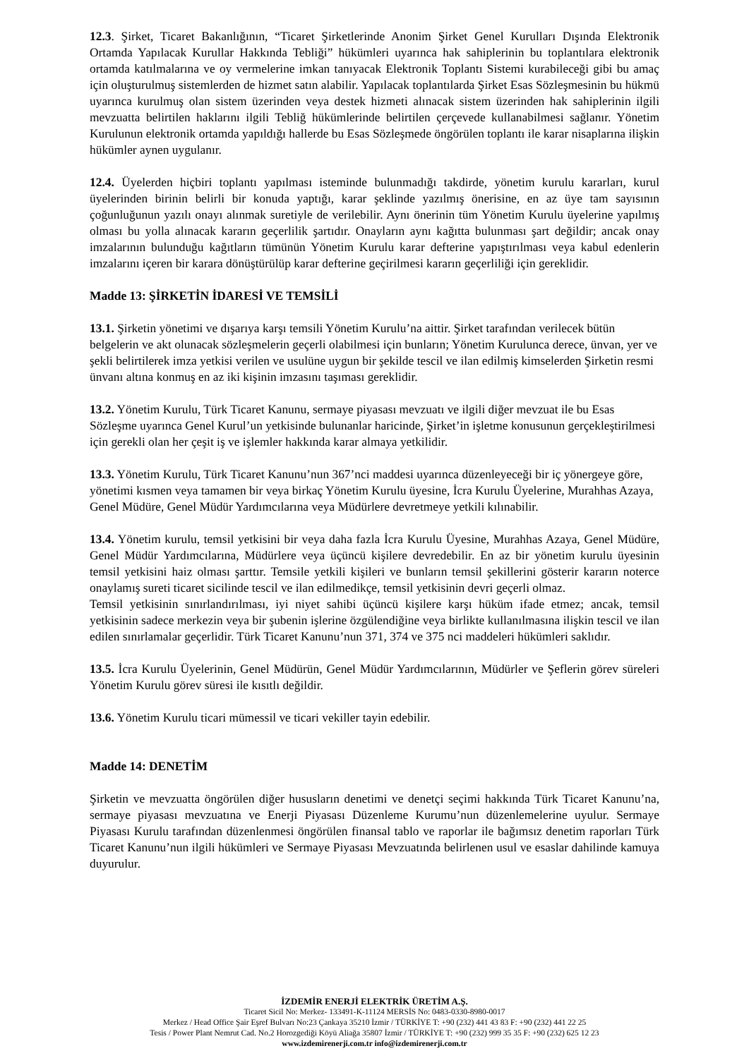12.3. Şirket, Ticaret Bakanlığının, “Ticaret Şirketlerinde Anonim Şirket Genel Kurulları Dışında Elektronik Ortamda Yapılacak Kurullar Hakkında Tebliği” hükümleri uyarınca hak sahiplerinin bu toplantılara elektronik ortamda katılmalarına ve oy vermelerine imkan tanıyacak Elektronik Toplantı Sistemi kurabileceği gibi bu amaç için oluşturulmuş sistemlerden de hizmet satın alabilir. Yapılacak toplantılarda Şirket Esas Sözleşmesinin bu hükmü uyarınca kurulmuş olan sistem üzerinden veya destek hizmeti alınacak sistem üzerinden hak sahiplerinin ilgili mevzuatta belirtilen haklarını ilgili Tebliğ hükümlerinde belirtilen çerçevede kullanabilmesi sağlanır. Yönetim Kurulunun elektronik ortamda yapıldığı hallerde bu Esas Sözleşmede öngörülen toplantı ile karar nisaplarına ilişkin hükümler aynen uygulanır.
12.4. Üyelerden hiçbiri toplantı yapılması isteminde bulunmadığı takdirde, yönetim kurulu kararları, kurul üyelerinden birinin belirli bir konuda yaptığı, karar şeklinde yazılmış önerisine, en az üye tam sayısının çoğunluğunun yazılı onayı alınmak suretiyle de verilebilir. Aynı önerinin tüm Yönetim Kurulu üyelerine yapılmış olması bu yolla alınacak kararın geçerlilik şartıdır. Onayların aynı kağıtta bulunması şart değildir; ancak onay imzalarının bulunduğu kağıtların tümünün Yönetim Kurulu karar defterine yapıştırılması veya kabul edenlerin imzalarını içeren bir karara dönüştürülüp karar defterine geçirilmesi kararın geçerliliği için gereklidir.
Madde 13: ŞİRKETİN İDARESİ VE TEMSİLİ
13.1. Şirketin yönetimi ve dışarıya karşı temsili Yönetim Kurulu’na aittir. Şirket tarafından verilecek bütün belgelerin ve akt olunacak sözleşmelerin geçerli olabilmesi için bunların; Yönetim Kurulunca derece, ünvan, yer ve şekli belirtilerek imza yetkisi verilen ve usulüne uygun bir şekilde tescil ve ilan edilmiş kimselerden Şirketin resmi ünvanı altına konmuş en az iki kişinin imzasını taşıması gereklidir.
13.2. Yönetim Kurulu, Türk Ticaret Kanunu, sermaye piyasası mevzuatı ve ilgili diğer mevzuat ile bu Esas Sözleşme uyarınca Genel Kurul’un yetkisinde bulunanlar haricinde, Şirket’in işletme konusunun gerçekleştirilmesi için gerekli olan her çeşit iş ve işlemler hakkında karar almaya yetkilidir.
13.3. Yönetim Kurulu, Türk Ticaret Kanunu’nun 367’nci maddesi uyarınca düzenleyeceği bir iç yönergeye göre, yönetimi kısmen veya tamamen bir veya birkaç Yönetim Kurulu üyesine, İcra Kurulu Üyelerine, Murahhas Azaya, Genel Müdüre, Genel Müdür Yardımcılarına veya Müdürlere devretmeye yetkili kılınabilir.
13.4. Yönetim kurulu, temsil yetkisini bir veya daha fazla İcra Kurulu Üyesine, Murahhas Azaya, Genel Müdüre, Genel Müdür Yardımcılarına, Müdürlere veya üçüncü kişilere devredebilir. En az bir yönetim kurulu üyesinin temsil yetkisini haiz olması şarttır. Temsile yetkili kişileri ve bunların temsil şekillerini gösterir kararın noterce onaylamış sureti ticaret sicilinde tescil ve ilan edilmedikçe, temsil yetkisinin devri geçerli olmaz.
Temsil yetkisinin sınırlandırılması, iyi niyet sahibi üçüncü kişilere karşı hüküm ifade etmez; ancak, temsil yetkisinin sadece merkezin veya bir şubenin işlerine özgülendiğine veya birlikte kullanılmasına ilişkin tescil ve ilan edilen sınırlamalar geçerlidir. Türk Ticaret Kanunu’nun 371, 374 ve 375 nci maddeleri hükümleri saklıdır.
13.5. İcra Kurulu Üyelerinin, Genel Müdürün, Genel Müdür Yardımcılarının, Müdürler ve Şeflerin görev süreleri Yönetim Kurulu görev süresi ile kısıtlı değildir.
13.6. Yönetim Kurulu ticari mümessil ve ticari vekiller tayin edebilir.
Madde 14: DENETİM
Şirketin ve mevzuatta öngörülen diğer hususların denetimi ve denetçi seçimi hakkında Türk Ticaret Kanunu’na, sermaye piyasası mevzuatına ve Enerji Piyasası Düzenleme Kurumu’nun düzenlemelerine uyulur. Sermaye Piyasası Kurulu tarafından düzenlenmesi öngörülen finansal tablo ve raporlar ile bağımsız denetim raporları Türk Ticaret Kanunu’nun ilgili hükümleri ve Sermaye Piyasası Mevzuatında belirlenen usul ve esaslar dahilinde kamuya duyurulur.
İZDEMİR ENERJİ ELEKTRİK ÜRETİM A.Ş.
Ticaret Sicil No: Merkez- 133491-K-11124 MERSİS No: 0483-0330-8980-0017
Merkez / Head Office Şair Eşref Bulvarı No:23 Çankaya 35210 İzmir / TÜRKİYE T: +90 (232) 441 43 83 F: +90 (232) 441 22 25
Tesis / Power Plant Nemrut Cad. No.2 Horozgediği Köyü Aliağa 35807 İzmir / TÜRKİYE T: +90 (232) 999 35 35 F: +90 (232) 625 12 23
www.izdemirenerji.com.tr info@izdemirenerji.com.tr